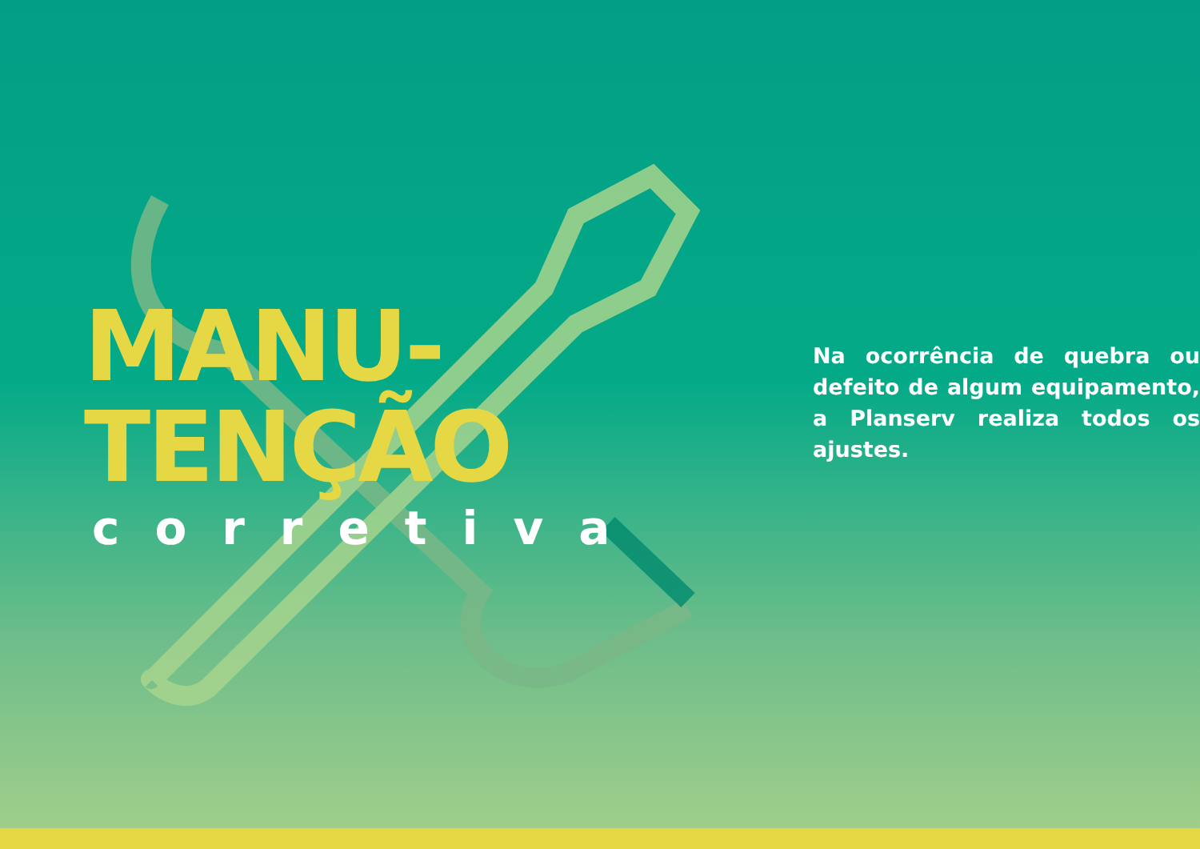MANU-
TENÇÃO
corretiva
Na ocorrência de quebra ou defeito de algum equipamento, a Planserv realiza todos os ajustes.